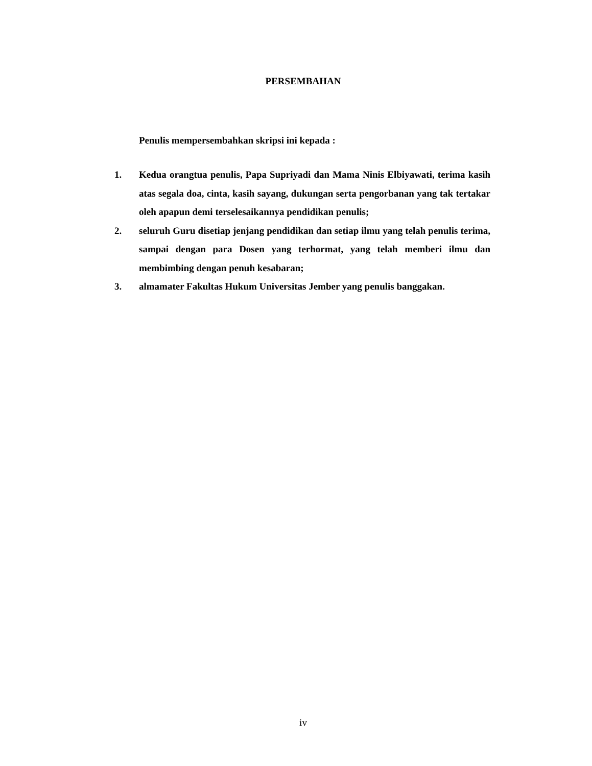PERSEMBAHAN
Penulis mempersembahkan skripsi ini kepada :
1. Kedua orangtua penulis, Papa Supriyadi dan Mama Ninis Elbiyawati, terima kasih atas segala doa, cinta, kasih sayang, dukungan serta pengorbanan yang tak tertakar oleh apapun demi terselesaikannya pendidikan penulis;
2. seluruh Guru disetiap jenjang pendidikan dan setiap ilmu yang telah penulis terima, sampai dengan para Dosen yang terhormat, yang telah memberi ilmu dan membimbing dengan penuh kesabaran;
3. almamater Fakultas Hukum Universitas Jember yang penulis banggakan.
iv